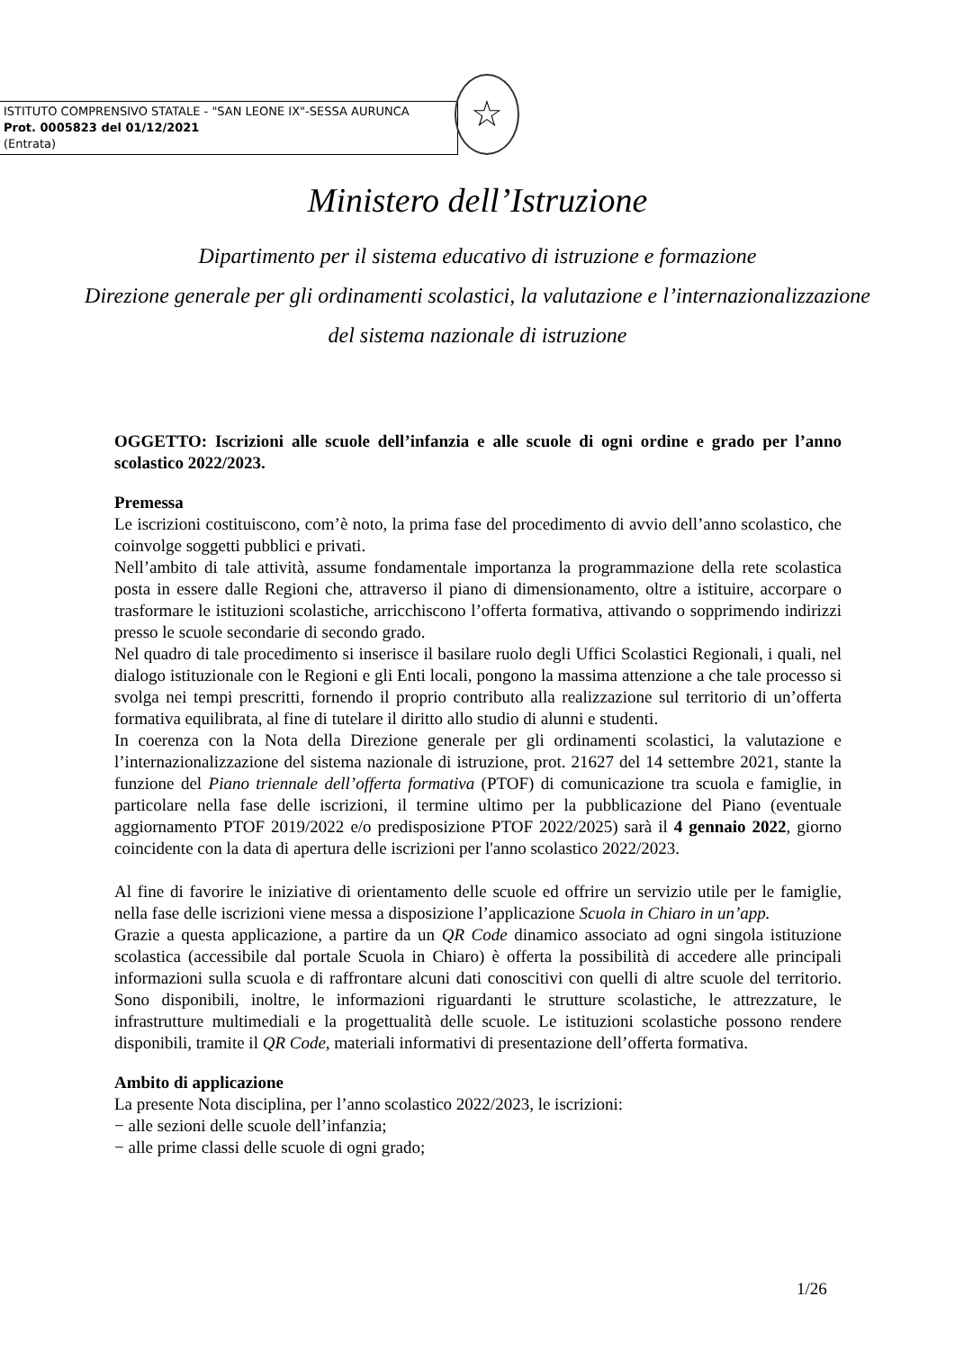ISTITUTO COMPRENSIVO STATALE - "SAN LEONE IX"-SESSA AURUNCA
Prot. 0005823 del 01/12/2021
(Entrata)
☆
Ministero dell’Istruzione
Dipartimento per il sistema educativo di istruzione e formazione
Direzione generale per gli ordinamenti scolastici, la valutazione e l’internazionalizzazione
del sistema nazionale di istruzione
OGGETTO: Iscrizioni alle scuole dell’infanzia e alle scuole di ogni ordine e grado per l’anno scolastico 2022/2023.
Premessa
Le iscrizioni costituiscono, com’è noto, la prima fase del procedimento di avvio dell’anno scolastico, che coinvolge soggetti pubblici e privati.
Nell’ambito di tale attività, assume fondamentale importanza la programmazione della rete scolastica posta in essere dalle Regioni che, attraverso il piano di dimensionamento, oltre a istituire, accorpare o trasformare le istituzioni scolastiche, arricchiscono l’offerta formativa, attivando o sopprimendo indirizzi presso le scuole secondarie di secondo grado.
Nel quadro di tale procedimento si inserisce il basilare ruolo degli Uffici Scolastici Regionali, i quali, nel dialogo istituzionale con le Regioni e gli Enti locali, pongono la massima attenzione a che tale processo si svolga nei tempi prescritti, fornendo il proprio contributo alla realizzazione sul territorio di un’offerta formativa equilibrata, al fine di tutelare il diritto allo studio di alunni e studenti.
In coerenza con la Nota della Direzione generale per gli ordinamenti scolastici, la valutazione e l’internazionalizzazione del sistema nazionale di istruzione, prot. 21627 del 14 settembre 2021, stante la funzione del Piano triennale dell’offerta formativa (PTOF) di comunicazione tra scuola e famiglie, in particolare nella fase delle iscrizioni, il termine ultimo per la pubblicazione del Piano (eventuale aggiornamento PTOF 2019/2022 e/o predisposizione PTOF 2022/2025) sarà il 4 gennaio 2022, giorno coincidente con la data di apertura delle iscrizioni per l'anno scolastico 2022/2023.
Al fine di favorire le iniziative di orientamento delle scuole ed offrire un servizio utile per le famiglie, nella fase delle iscrizioni viene messa a disposizione l’applicazione Scuola in Chiaro in un’app.
Grazie a questa applicazione, a partire da un QR Code dinamico associato ad ogni singola istituzione scolastica (accessibile dal portale Scuola in Chiaro) è offerta la possibilità di accedere alle principali informazioni sulla scuola e di raffrontare alcuni dati conoscitivi con quelli di altre scuole del territorio. Sono disponibili, inoltre, le informazioni riguardanti le strutture scolastiche, le attrezzature, le infrastrutture multimediali e la progettualità delle scuole. Le istituzioni scolastiche possono rendere disponibili, tramite il QR Code, materiali informativi di presentazione dell’offerta formativa.
Ambito di applicazione
La presente Nota disciplina, per l’anno scolastico 2022/2023, le iscrizioni:
− alle sezioni delle scuole dell’infanzia;
− alle prime classi delle scuole di ogni grado;
1/26